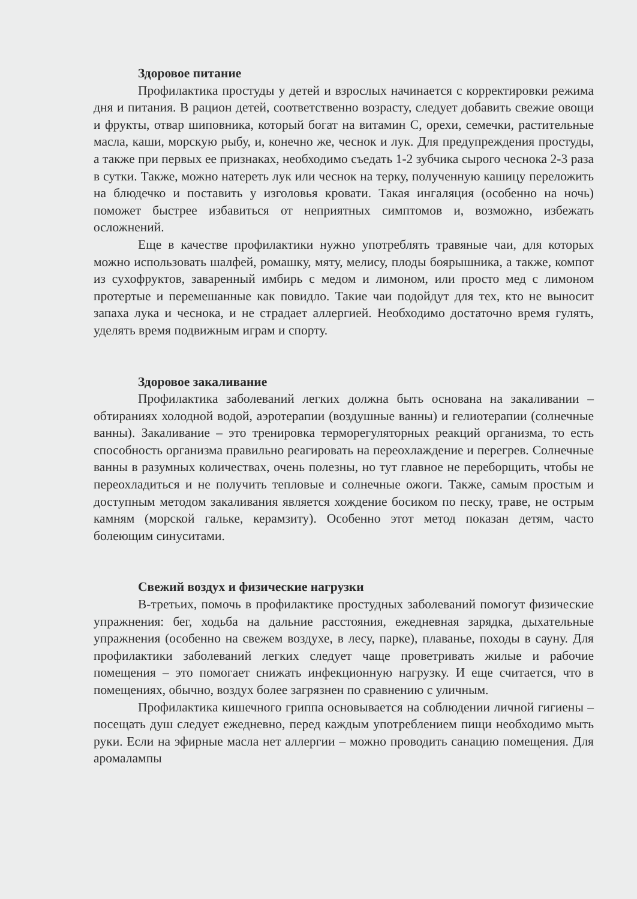Здоровое питание
Профилактика простуды у детей и взрослых начинается с корректировки режима дня и питания. В рацион детей, соответственно возрасту, следует добавить свежие овощи и фрукты, отвар шиповника, который богат на витамин С, орехи, семечки, растительные масла, каши, морскую рыбу, и, конечно же, чеснок и лук. Для предупреждения простуды, а также при первых ее признаках, необходимо съедать 1-2 зубчика сырого чеснока 2-3 раза в сутки. Также, можно натереть лук или чеснок на терку, полученную кашицу переложить на блюдечко и поставить у изголовья кровати. Такая ингаляция (особенно на ночь) поможет быстрее избавиться от неприятных симптомов и, возможно, избежать осложнений.
Еще в качестве профилактики нужно употреблять травяные чаи, для которых можно использовать шалфей, ромашку, мяту, мелису, плоды боярышника, а также, компот из сухофруктов, заваренный имбирь с медом и лимоном, или просто мед с лимоном протертые и перемешанные как повидло. Такие чаи подойдут для тех, кто не выносит запаха лука и чеснока, и не страдает аллергией. Необходимо достаточно время гулять, уделять время подвижным играм и спорту.
Здоровое закаливание
Профилактика заболеваний легких должна быть основана на закаливании – обтираниях холодной водой, аэротерапии (воздушные ванны) и гелиотерапии (солнечные ванны). Закаливание – это тренировка терморегуляторных реакций организма, то есть способность организма правильно реагировать на переохлаждение и перегрев. Солнечные ванны в разумных количествах, очень полезны, но тут главное не переборщить, чтобы не переохладиться и не получить тепловые и солнечные ожоги. Также, самым простым и доступным методом закаливания является хождение босиком по песку, траве, не острым камням (морской гальке, керамзиту). Особенно этот метод показан детям, часто болеющим синуситами.
Свежий воздух и физические нагрузки
В-третьих, помочь в профилактике простудных заболеваний помогут физические упражнения: бег, ходьба на дальние расстояния, ежедневная зарядка, дыхательные упражнения (особенно на свежем воздухе, в лесу, парке), плаванье, походы в сауну. Для профилактики заболеваний легких следует чаще проветривать жилые и рабочие помещения – это помогает снижать инфекционную нагрузку. И еще считается, что в помещениях, обычно, воздух более загрязнен по сравнению с уличным.
Профилактика кишечного гриппа основывается на соблюдении личной гигиены – посещать душ следует ежедневно, перед каждым употреблением пищи необходимо мыть руки. Если на эфирные масла нет аллергии – можно проводить санацию помещения. Для аромалампы